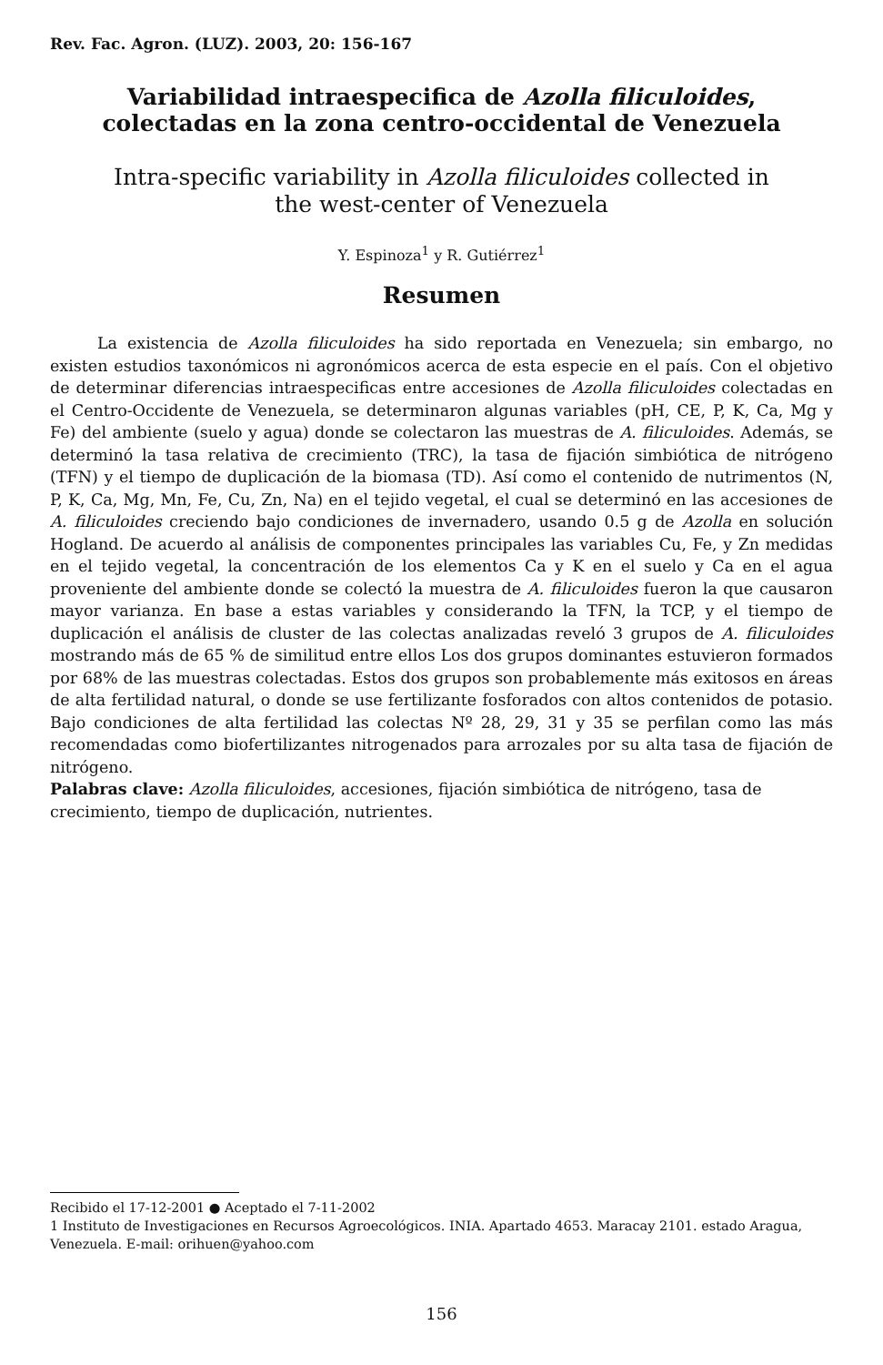Rev. Fac. Agron. (LUZ). 2003, 20: 156-167
Variabilidad intraespecifica de Azolla filiculoides,
colectadas en la zona centro-occidental de Venezuela
Intra-specific variability in Azolla filiculoides collected in
the west-center of Venezuela
Y. Espinoza<sup>1</sup> y R. Gutiérrez<sup>1</sup>
Resumen
La existencia de Azolla filiculoides ha sido reportada en Venezuela; sin embargo, no existen estudios taxonómicos ni agronómicos acerca de esta especie en el país. Con el objetivo de determinar diferencias intraespecificas entre accesiones de Azolla filiculoides colectadas en el Centro-Occidente de Venezuela, se determinaron algunas variables (pH, CE, P, K, Ca, Mg y Fe) del ambiente (suelo y agua) donde se colectaron las muestras de A. filiculoides. Además, se determinó la tasa relativa de crecimiento (TRC), la tasa de fijación simbiótica de nitrógeno (TFN) y el tiempo de duplicación de la biomasa (TD). Así como el contenido de nutrimentos (N, P, K, Ca, Mg, Mn, Fe, Cu, Zn, Na) en el tejido vegetal, el cual se determinó en las accesiones de A. filiculoides creciendo bajo condiciones de invernadero, usando 0.5 g de Azolla en solución Hogland. De acuerdo al análisis de componentes principales las variables Cu, Fe, y Zn medidas en el tejido vegetal, la concentración de los elementos Ca y K en el suelo y Ca en el agua proveniente del ambiente donde se colectó la muestra de A. filiculoides fueron la que causaron mayor varianza. En base a estas variables y considerando la TFN, la TCP, y el tiempo de duplicación el análisis de cluster de las colectas analizadas reveló 3 grupos de A. filiculoides mostrando más de 65 % de similitud entre ellos Los dos grupos dominantes estuvieron formados por 68% de las muestras colectadas. Estos dos grupos son probablemente más exitosos en áreas de alta fertilidad natural, o donde se use fertilizante fosforados con altos contenidos de potasio. Bajo condiciones de alta fertilidad las colectas Nº 28, 29, 31 y 35 se perfilan como las más recomendadas como biofertilizantes nitrogenados para arrozales por su alta tasa de fijación de nitrógeno.
Palabras clave: Azolla filiculoides, accesiones, fijación simbiótica de nitrógeno, tasa de crecimiento, tiempo de duplicación, nutrientes.
Recibido el 17-12-2001 ● Aceptado el 7-11-2002
1 Instituto de Investigaciones en Recursos Agroecológicos. INIA. Apartado 4653. Maracay 2101. estado Aragua, Venezuela. E-mail: orihuen@yahoo.com
156